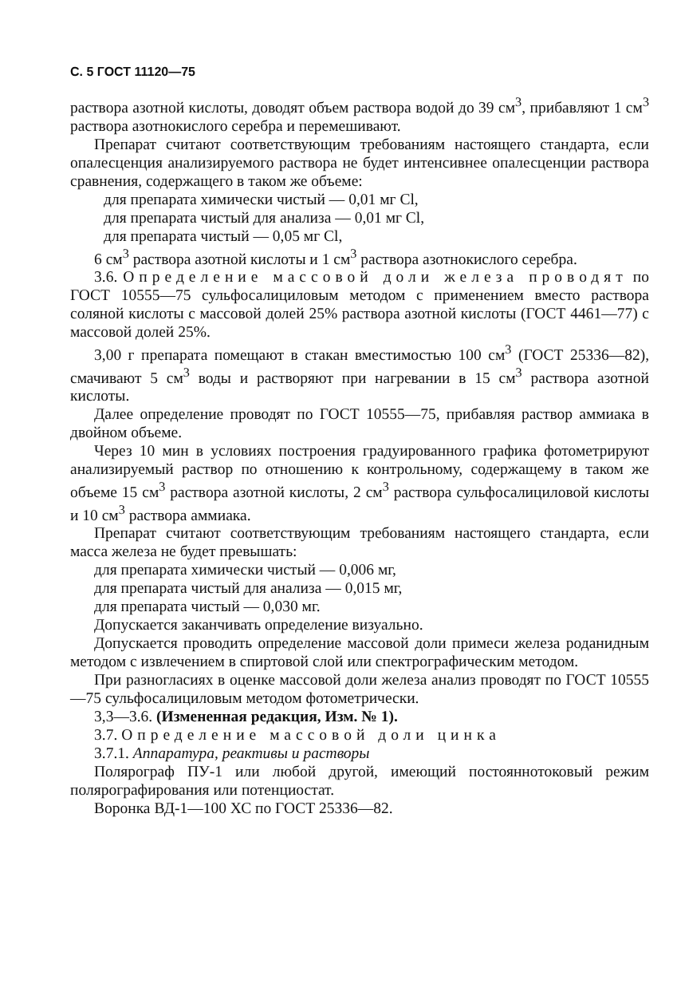С. 5 ГОСТ 11120—75
раствора азотной кислоты, доводят объем раствора водой до 39 см<sup>3</sup>, прибавляют 1 см<sup>3</sup> раствора азотнокислого серебра и перемешивают.
Препарат считают соответствующим требованиям настоящего стандарта, если опалесценция анализируемого раствора не будет интенсивнее опалесценции раствора сравнения, содержащего в таком же объеме:
для препарата химически чистый — 0,01 мг Cl,
для препарата чистый для анализа — 0,01 мг Cl,
для препарата чистый — 0,05 мг Cl,
6 см<sup>3</sup> раствора азотной кислоты и 1 см<sup>3</sup> раствора азотнокислого серебра.
3.6. Определение массовой доли железа проводят по ГОСТ 10555—75 сульфосалициловым методом с применением вместо раствора соляной кислоты с массовой долей 25% раствора азотной кислоты (ГОСТ 4461—77) с массовой долей 25%.
3,00 г препарата помещают в стакан вместимостью 100 см<sup>3</sup> (ГОСТ 25336—82), смачивают 5 см<sup>3</sup> воды и растворяют при нагревании в 15 см<sup>3</sup> раствора азотной кислоты.
Далее определение проводят по ГОСТ 10555—75, прибавляя раствор аммиака в двойном объеме.
Через 10 мин в условиях построения градуированного графика фотометрируют анализируемый раствор по отношению к контрольному, содержащему в таком же объеме 15 см<sup>3</sup> раствора азотной кислоты, 2 см<sup>3</sup> раствора сульфосалициловой кислоты и 10 см<sup>3</sup> раствора аммиака.
Препарат считают соответствующим требованиям настоящего стандарта, если масса железа не будет превышать:
для препарата химически чистый — 0,006 мг,
для препарата чистый для анализа — 0,015 мг,
для препарата чистый — 0,030 мг.
Допускается заканчивать определение визуально.
Допускается проводить определение массовой доли примеси железа роданидным методом с извлечением в спиртовой слой или спектрографическим методом.
При разногласиях в оценке массовой доли железа анализ проводят по ГОСТ 10555—75 сульфосалициловым методом фотометрически.
3,3—3.6. (Измененная редакция, Изм. № 1).
3.7. Определение массовой доли цинка
3.7.1. Аппаратура, реактивы и растворы
Полярограф ПУ-1 или любой другой, имеющий постояннотоковый режим полярографирования или потенциостат.
Воронка ВД-1—100 ХС по ГОСТ 25336—82.